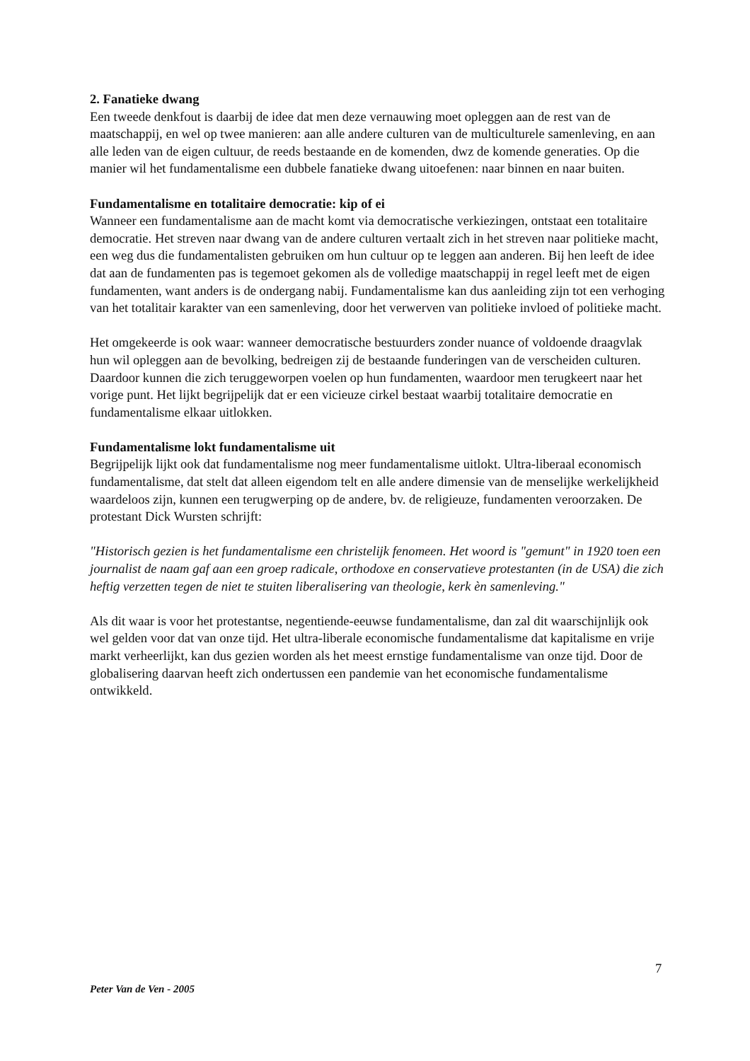2. Fanatieke dwang
Een tweede denkfout is daarbij de idee dat men deze vernauwing moet opleggen aan de rest van de maatschappij, en wel op twee manieren: aan alle andere culturen van de multiculturele samenleving, en aan alle leden van de eigen cultuur, de reeds bestaande en de komenden, dwz de komende generaties. Op die manier wil het fundamentalisme een dubbele fanatieke dwang uitoefenen: naar binnen en naar buiten.
Fundamentalisme en totalitaire democratie: kip of ei
Wanneer een fundamentalisme aan de macht komt via democratische verkiezingen, ontstaat een totalitaire democratie. Het streven naar dwang van de andere culturen vertaalt zich in het streven naar politieke macht, een weg dus die fundamentalisten gebruiken om hun cultuur op te leggen aan anderen. Bij hen leeft de idee dat aan de fundamenten pas is tegemoet gekomen als de volledige maatschappij in regel leeft met de eigen fundamenten, want anders is de ondergang nabij. Fundamentalisme kan dus aanleiding zijn tot een verhoging van het totalitair karakter van een samenleving, door het verwerven van politieke invloed of politieke macht.
Het omgekeerde is ook waar: wanneer democratische bestuurders zonder nuance of voldoende draagvlak hun wil opleggen aan de bevolking, bedreigen zij de bestaande funderingen van de verscheiden culturen. Daardoor kunnen die zich teruggeworpen voelen op hun fundamenten, waardoor men terugkeert naar het vorige punt. Het lijkt begrijpelijk dat er een vicieuze cirkel bestaat waarbij totalitaire democratie en fundamentalisme elkaar uitlokken.
Fundamentalisme lokt fundamentalisme uit
Begrijpelijk lijkt ook dat fundamentalisme nog meer fundamentalisme uitlokt. Ultra-liberaal economisch fundamentalisme, dat stelt dat alleen eigendom telt en alle andere dimensie van de menselijke werkelijkheid waardeloos zijn, kunnen een terugwerping op de andere, bv. de religieuze, fundamenten veroorzaken. De protestant Dick Wursten schrijft:
"Historisch gezien is het fundamentalisme een christelijk fenomeen. Het woord is "gemunt" in 1920 toen een journalist de naam gaf aan een groep radicale, orthodoxe en conservatieve protestanten (in de USA) die zich heftig verzetten tegen de niet te stuiten liberalisering van theologie, kerk èn samenleving."
Als dit waar is voor het protestantse, negentiende-eeuwse fundamentalisme, dan zal dit waarschijnlijk ook wel gelden voor dat van onze tijd. Het ultra-liberale economische fundamentalisme dat kapitalisme en vrije markt verheerlijkt, kan dus gezien worden als het meest ernstige fundamentalisme van onze tijd. Door de globalisering daarvan heeft zich ondertussen een pandemie van het economische fundamentalisme ontwikkeld.
7
Peter Van de Ven - 2005